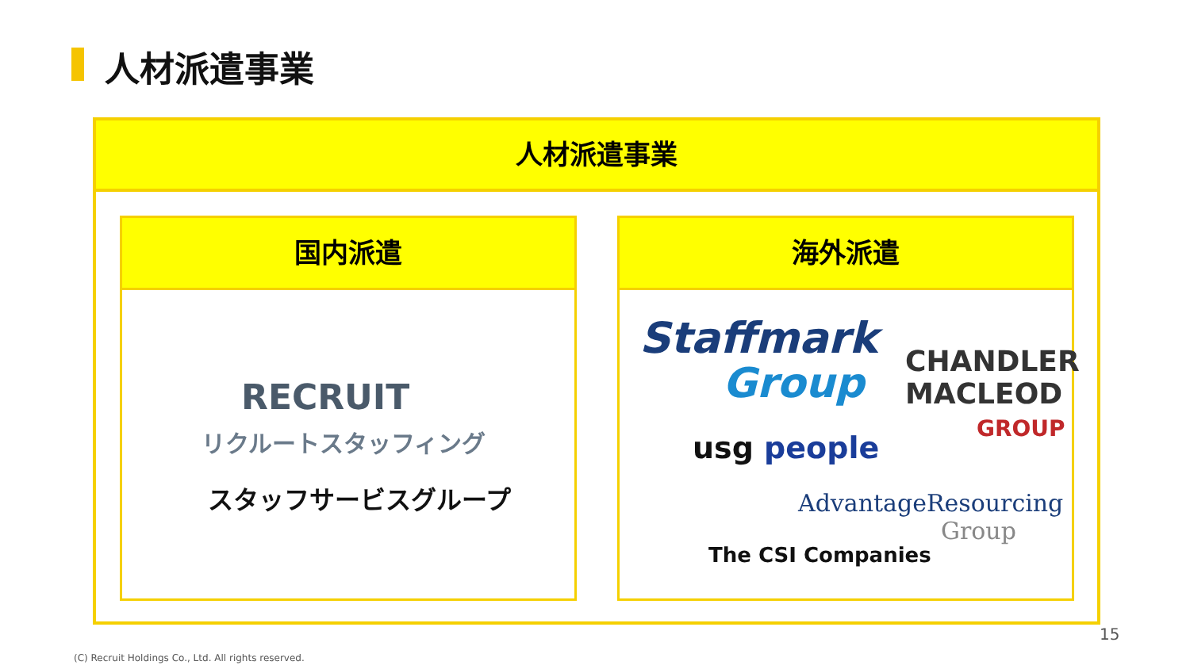人材派遣事業
人材派遣事業
国内派遣
RECRUIT
リクルートスタッフィング
スタッフサービスグループ
海外派遣
Staffmark
Group
CHANDLER
MACLEOD
GROUP
usg people
AdvantageResourcing
Group
The CSI Companies
15
(C) Recruit Holdings Co., Ltd. All rights reserved.